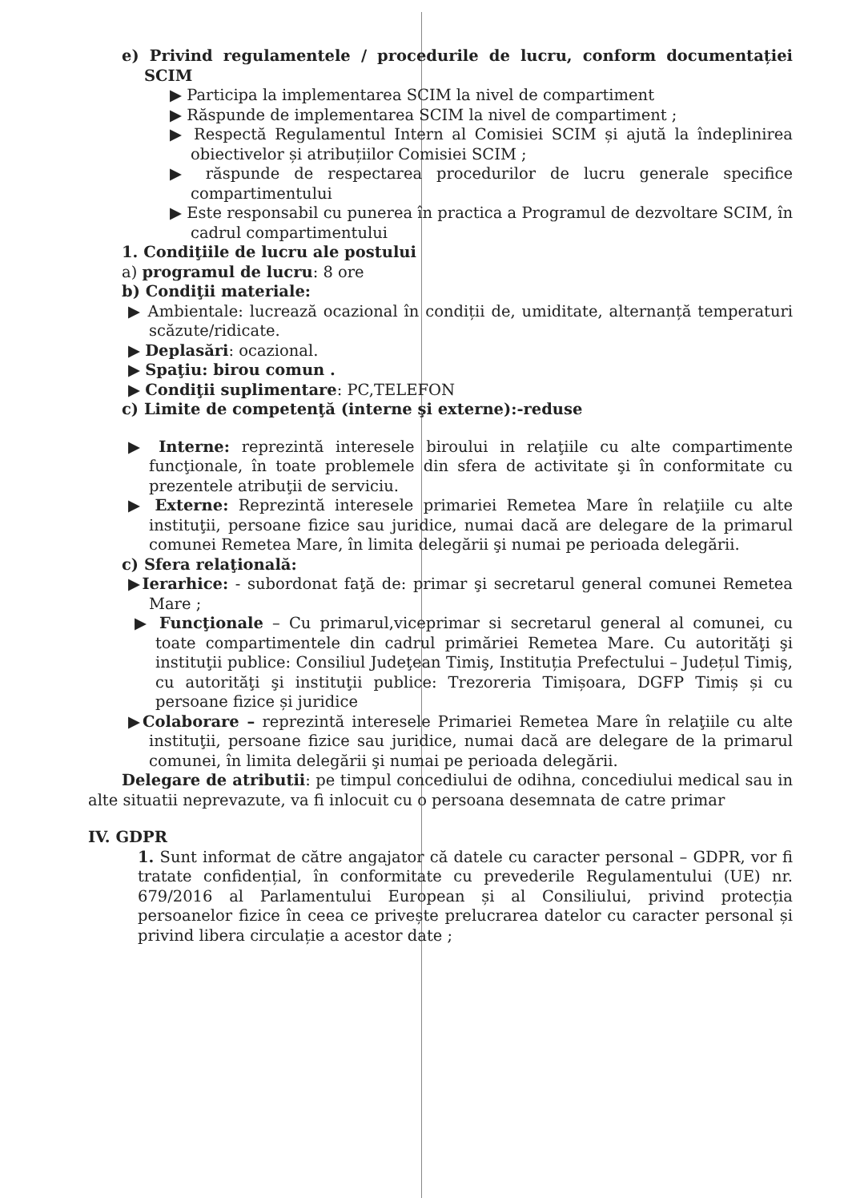e) Privind regulamentele / procedurile de lucru, conform documentației SCIM
▶ Participa la implementarea SCIM la nivel de compartiment
▶ Răspunde de implementarea SCIM la nivel de compartiment ;
▶ Respectă Regulamentul Intern al Comisiei SCIM și ajută la îndeplinirea obiectivelor și atribuțiilor Comisiei SCIM ;
▶ răspunde de respectarea procedurilor de lucru generale specifice compartimentului
▶ Este responsabil cu punerea în practica a Programul de dezvoltare SCIM, în cadrul compartimentului
1. Condiţiile de lucru ale postului
a) programul de lucru: 8 ore
b) Condiţii materiale:
▶ Ambientale: lucrează ocazional în condiții de, umiditate, alternanță temperaturi scăzute/ridicate.
▶ Deplasări: ocazional.
▶ Spaţiu: birou comun .
▶ Condiţii suplimentare: PC,TELEFON
c) Limite de competenţă (interne şi externe):-reduse
▶ Interne: reprezintă interesele biroului in relaţiile cu alte compartimente funcţionale, în toate problemele din sfera de activitate şi în conformitate cu prezentele atribuţii de serviciu.
▶ Externe: Reprezintă interesele primariei Remetea Mare în relaţiile cu alte instituţii, persoane fizice sau juridice, numai dacă are delegare de la primarul comunei Remetea Mare, în limita delegării şi numai pe perioada delegării.
c) Sfera relaţională:
▶Ierarhice: - subordonat faţă de: primar şi secretarul general comunei Remetea Mare ;
▶ Funcţionale – Cu primarul,viceprimar si secretarul general al comunei, cu toate compartimentele din cadrul primăriei Remetea Mare. Cu autorităţi şi instituţii publice: Consiliul Judeţean Timiş, Instituția Prefectului – Județul Timiş, cu autorităţi şi instituţii publice: Trezoreria Timișoara, DGFP Timiș și cu persoane fizice și juridice
▶Colaborare – reprezintă interesele Primariei Remetea Mare în relaţiile cu alte instituţii, persoane fizice sau juridice, numai dacă are delegare de la primarul comunei, în limita delegării şi numai pe perioada delegării.
Delegare de atributii: pe timpul concediului de odihna, concediului medical sau in alte situatii neprevazute, va fi inlocuit cu o persoana desemnata de catre primar
IV. GDPR
1. Sunt informat de către angajator că datele cu caracter personal – GDPR, vor fi tratate confidențial, în conformitate cu prevederile Regulamentului (UE) nr. 679/2016 al Parlamentului European și al Consiliului, privind protecția persoanelor fizice în ceea ce privește prelucrarea datelor cu caracter personal și privind libera circulație a acestor date ;